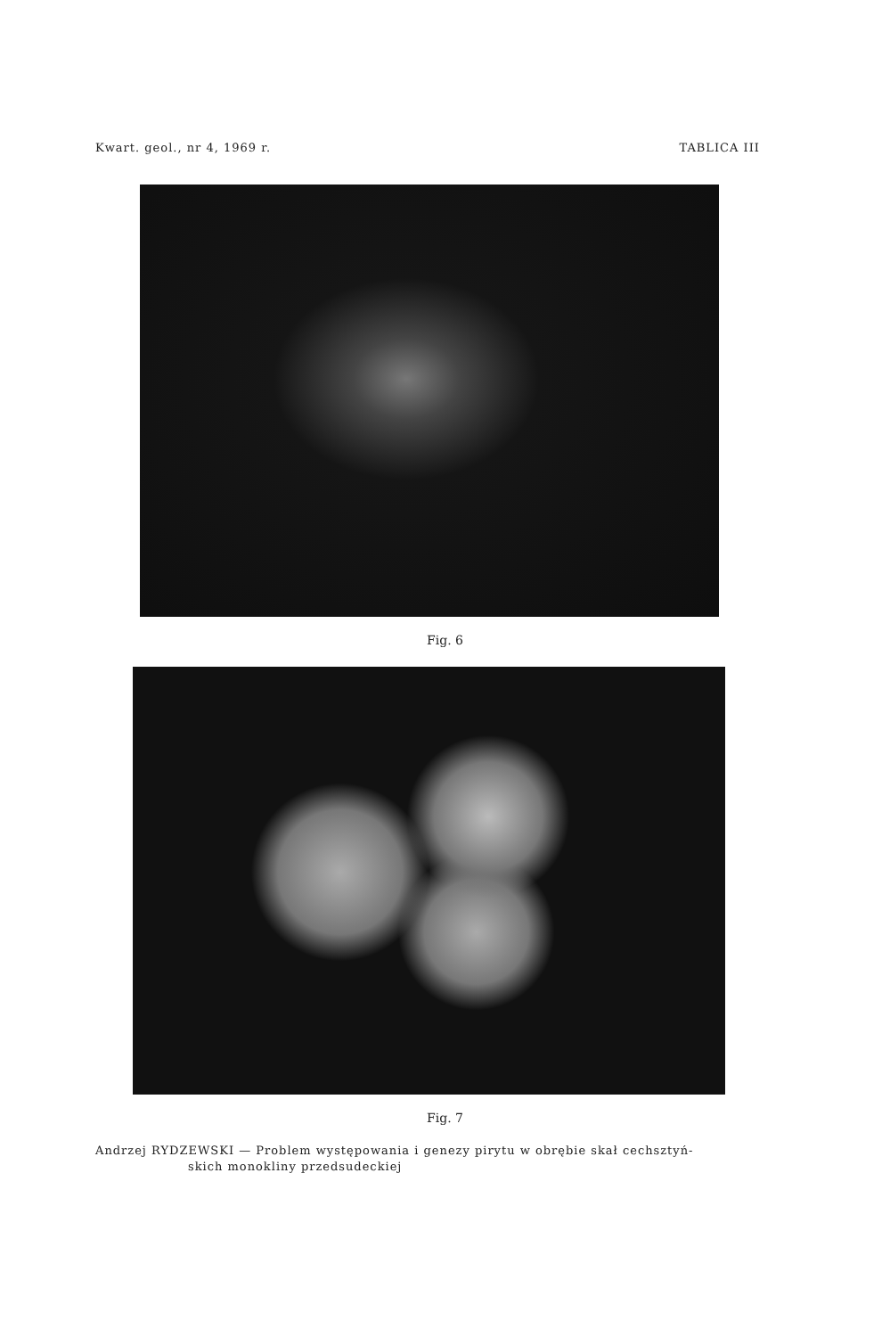Kwart. geol., nr 4, 1969 r. TABLICA III
Fig. 6
Fig. 7
Andrzej RYDZEWSKI — Problem występowania i genezy pirytu w obrębie skał cechsztyń-
skich monokliny przedsudeckiej